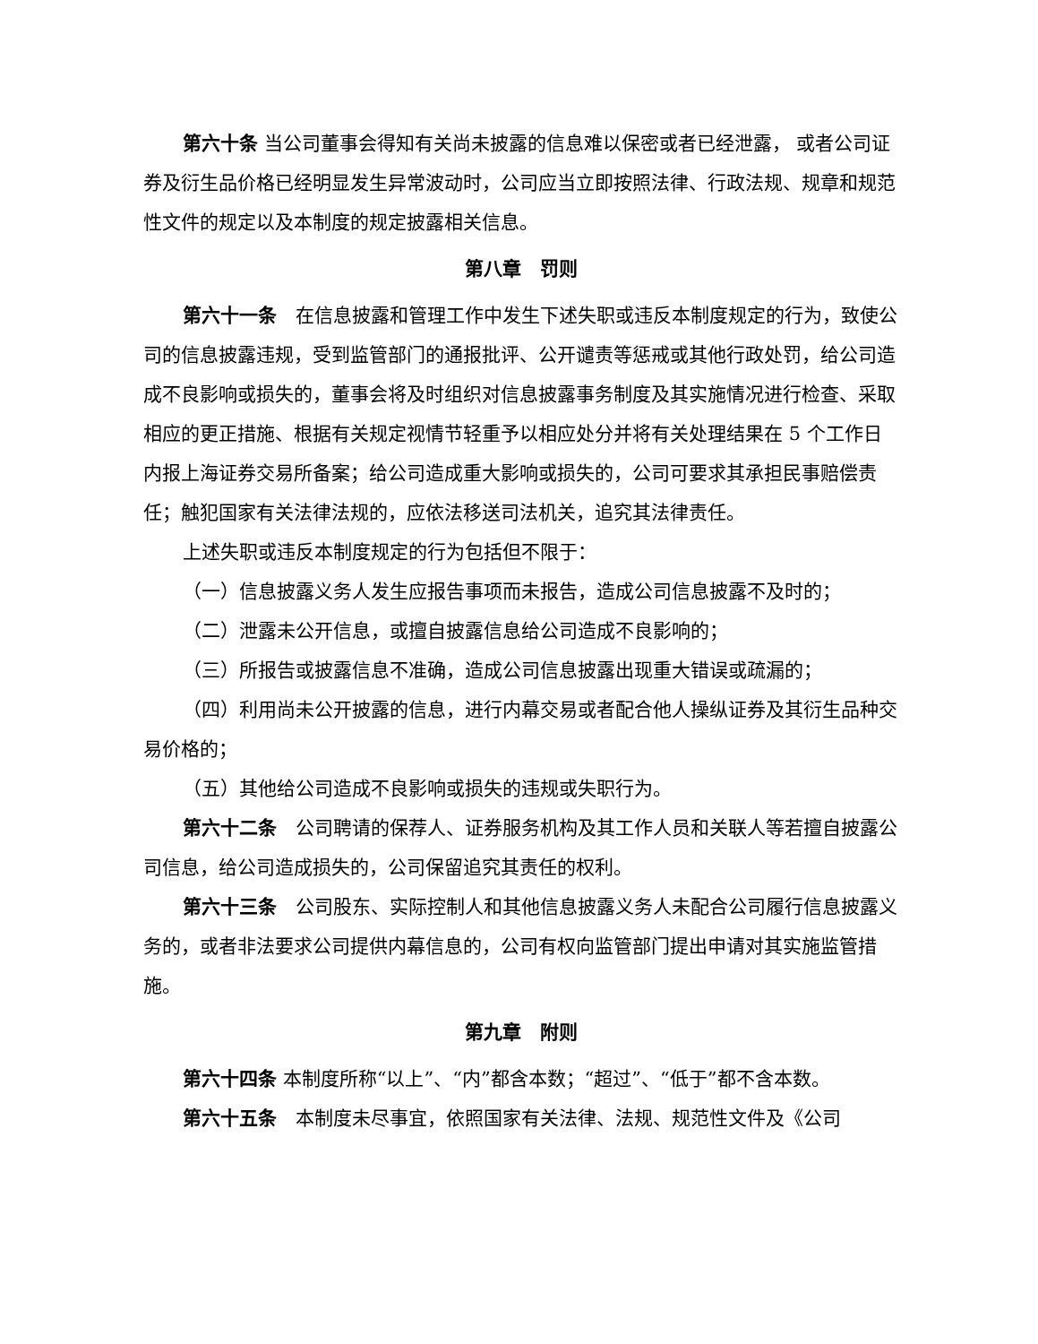第六十条 当公司董事会得知有关尚未披露的信息难以保密或者已经泄露， 或者公司证券及衍生品价格已经明显发生异常波动时，公司应当立即按照法律、行政法规、规章和规范性文件的规定以及本制度的规定披露相关信息。
第八章　罚则
第六十一条　在信息披露和管理工作中发生下述失职或违反本制度规定的行为，致使公司的信息披露违规，受到监管部门的通报批评、公开谴责等惩戒或其他行政处罚，给公司造成不良影响或损失的，董事会将及时组织对信息披露事务制度及其实施情况进行检查、采取相应的更正措施、根据有关规定视情节轻重予以相应处分并将有关处理结果在 5 个工作日内报上海证券交易所备案；给公司造成重大影响或损失的，公司可要求其承担民事赔偿责任；触犯国家有关法律法规的，应依法移送司法机关，追究其法律责任。
上述失职或违反本制度规定的行为包括但不限于：
（一）信息披露义务人发生应报告事项而未报告，造成公司信息披露不及时的；
（二）泄露未公开信息，或擅自披露信息给公司造成不良影响的；
（三）所报告或披露信息不准确，造成公司信息披露出现重大错误或疏漏的；
（四）利用尚未公开披露的信息，进行内幕交易或者配合他人操纵证券及其衍生品种交易价格的；
（五）其他给公司造成不良影响或损失的违规或失职行为。
第六十二条　公司聘请的保荐人、证券服务机构及其工作人员和关联人等若擅自披露公司信息，给公司造成损失的，公司保留追究其责任的权利。
第六十三条　公司股东、实际控制人和其他信息披露义务人未配合公司履行信息披露义务的，或者非法要求公司提供内幕信息的，公司有权向监管部门提出申请对其实施监管措施。
第九章　附则
第六十四条 本制度所称“以上”、“内”都含本数；“超过”、“低于”都不含本数。
第六十五条　本制度未尽事宜，依照国家有关法律、法规、规范性文件及《公司